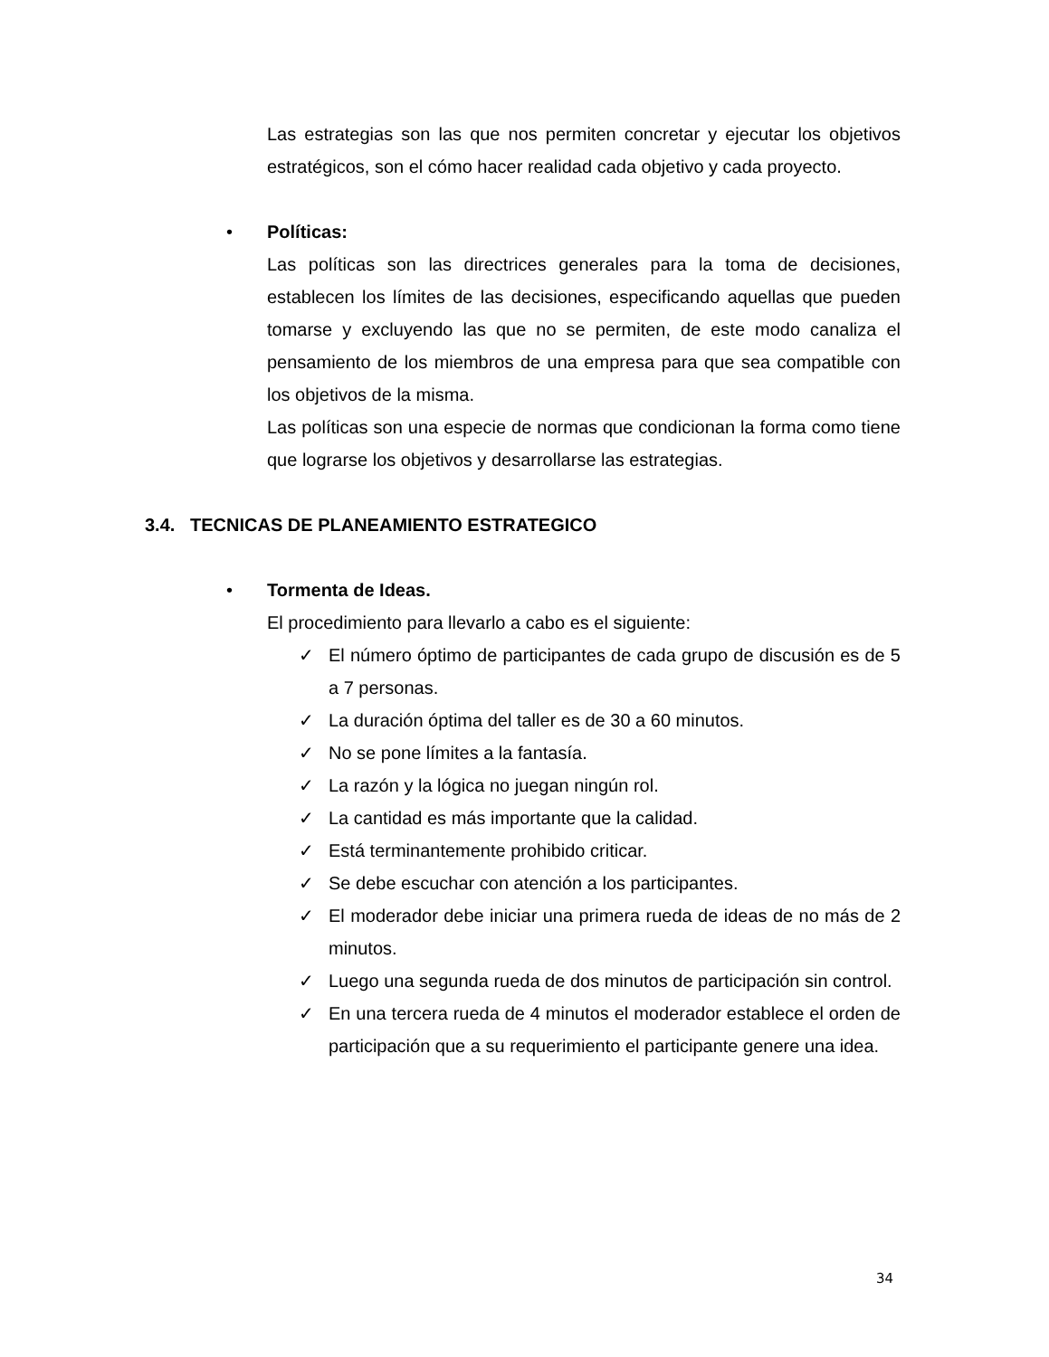Las estrategias son las que nos permiten concretar y ejecutar los objetivos estratégicos, son el cómo hacer realidad cada objetivo y cada proyecto.
• Políticas:
Las políticas son las directrices generales para la toma de decisiones, establecen los límites de las decisiones, especificando aquellas que pueden tomarse y excluyendo las que no se permiten, de este modo canaliza el pensamiento de los miembros de una empresa para que sea compatible con los objetivos de la misma.
Las políticas son una especie de normas que condicionan la forma como tiene que lograrse los objetivos y desarrollarse las estrategias.
3.4. TECNICAS DE PLANEAMIENTO ESTRATEGICO
• Tormenta de Ideas.
El procedimiento para llevarlo a cabo es el siguiente:
✓ El número óptimo de participantes de cada grupo de discusión es de 5 a 7 personas.
✓ La duración óptima del taller es de 30 a 60 minutos.
✓ No se pone límites a la fantasía.
✓ La razón y la lógica no juegan ningún rol.
✓ La cantidad es más importante que la calidad.
✓ Está terminantemente prohibido criticar.
✓ Se debe escuchar con atención a los participantes.
✓ El moderador debe iniciar una primera rueda de ideas de no más de 2 minutos.
✓ Luego una segunda rueda de dos minutos de participación sin control.
✓ En una tercera rueda de 4 minutos el moderador establece el orden de participación que a su requerimiento el participante genere una idea.
34